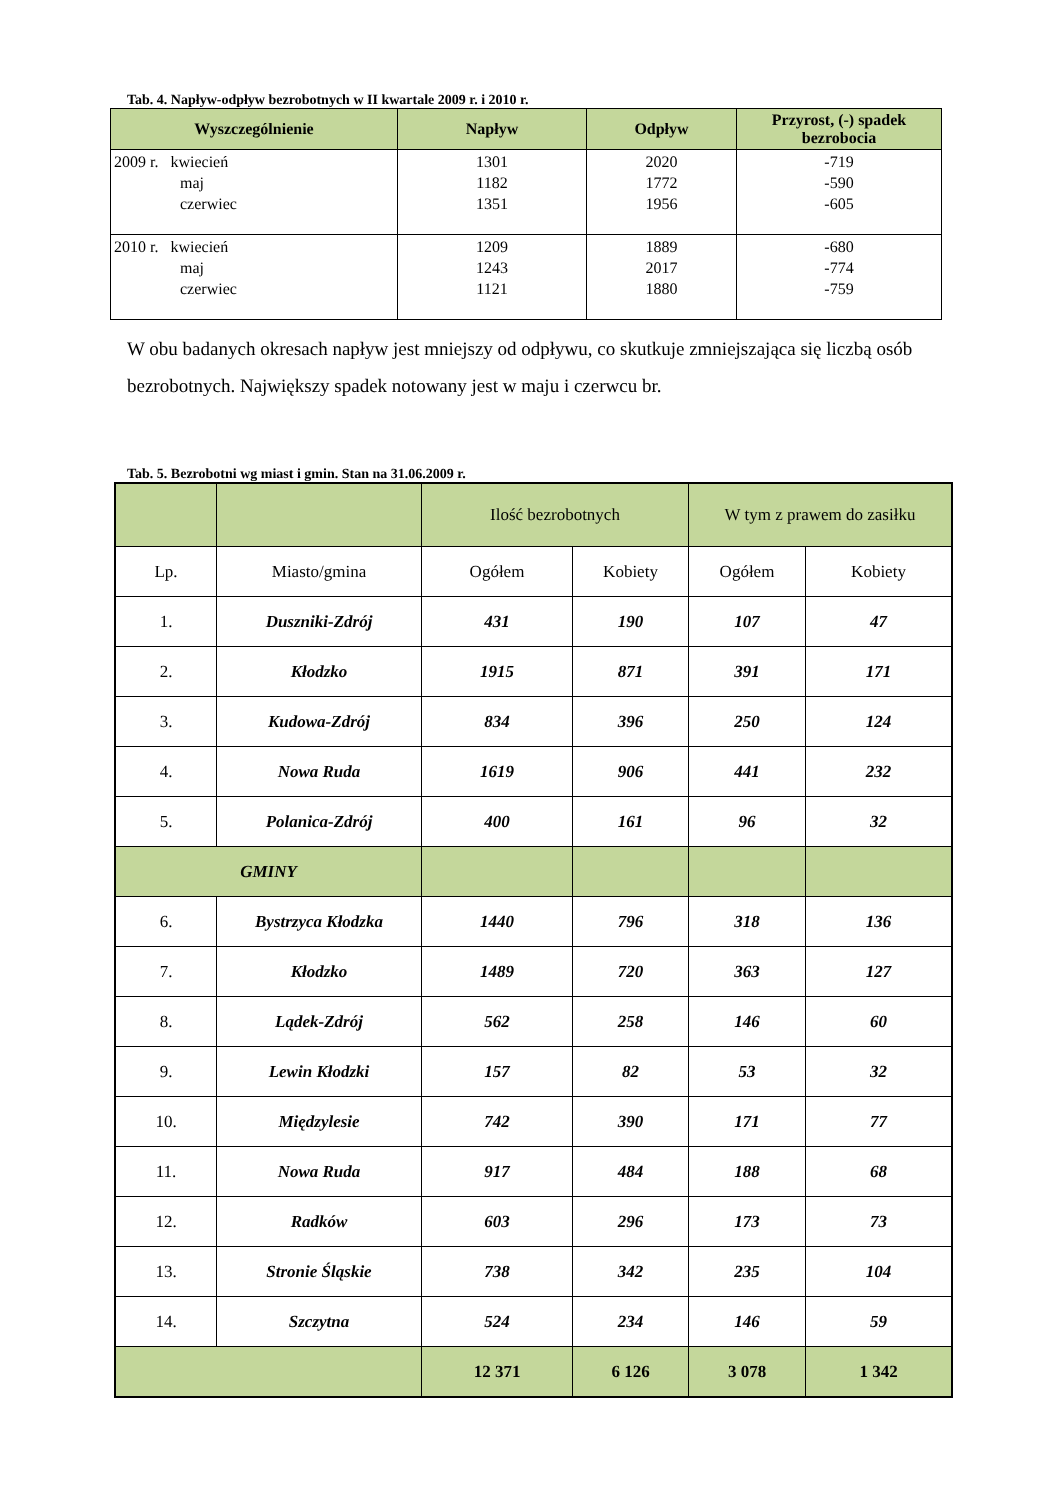Tab. 4. Napływ-odpływ bezrobotnych w II kwartale 2009 r. i 2010 r.
| Wyszczególnienie | Napływ | Odpływ | Przyrost, (-) spadek bezrobocia |
| --- | --- | --- | --- |
| 2009 r. kwiecień maj czerwiec | 1301 1182 1351 | 2020 1772 1956 | -719 -590 -605 |
| 2010 r. kwiecień maj czerwiec | 1209 1243 1121 | 1889 2017 1880 | -680 -774 -759 |
W obu badanych okresach napływ jest mniejszy od odpływu, co skutkuje zmniejszająca się liczbą osób bezrobotnych. Największy spadek notowany jest w maju i czerwcu br.
Tab. 5. Bezrobotni wg miast i gmin. Stan na 31.06.2009 r.
| | | Ilość bezrobotnych | | W tym z prawem do zasiłku | |
| Lp. | Miasto/gmina | Ogółem | Kobiety | Ogółem | Kobiety |
| 1. | Duszniki-Zdrój | 431 | 190 | 107 | 47 |
| 2. | Kłodzko | 1915 | 871 | 391 | 171 |
| 3. | Kudowa-Zdrój | 834 | 396 | 250 | 124 |
| 4. | Nowa Ruda | 1619 | 906 | 441 | 232 |
| 5. | Polanica-Zdrój | 400 | 161 | 96 | 32 |
| GMINY | | | | | |
| 6. | Bystrzyca Kłodzka | 1440 | 796 | 318 | 136 |
| 7. | Kłodzko | 1489 | 720 | 363 | 127 |
| 8. | Lądek-Zdrój | 562 | 258 | 146 | 60 |
| 9. | Lewin Kłodzki | 157 | 82 | 53 | 32 |
| 10. | Międzylesie | 742 | 390 | 171 | 77 |
| 11. | Nowa Ruda | 917 | 484 | 188 | 68 |
| 12. | Radków | 603 | 296 | 173 | 73 |
| 13. | Stronie Śląskie | 738 | 342 | 235 | 104 |
| 14. | Szczytna | 524 | 234 | 146 | 59 |
| | | 12 371 | 6 126 | 3 078 | 1 342 |